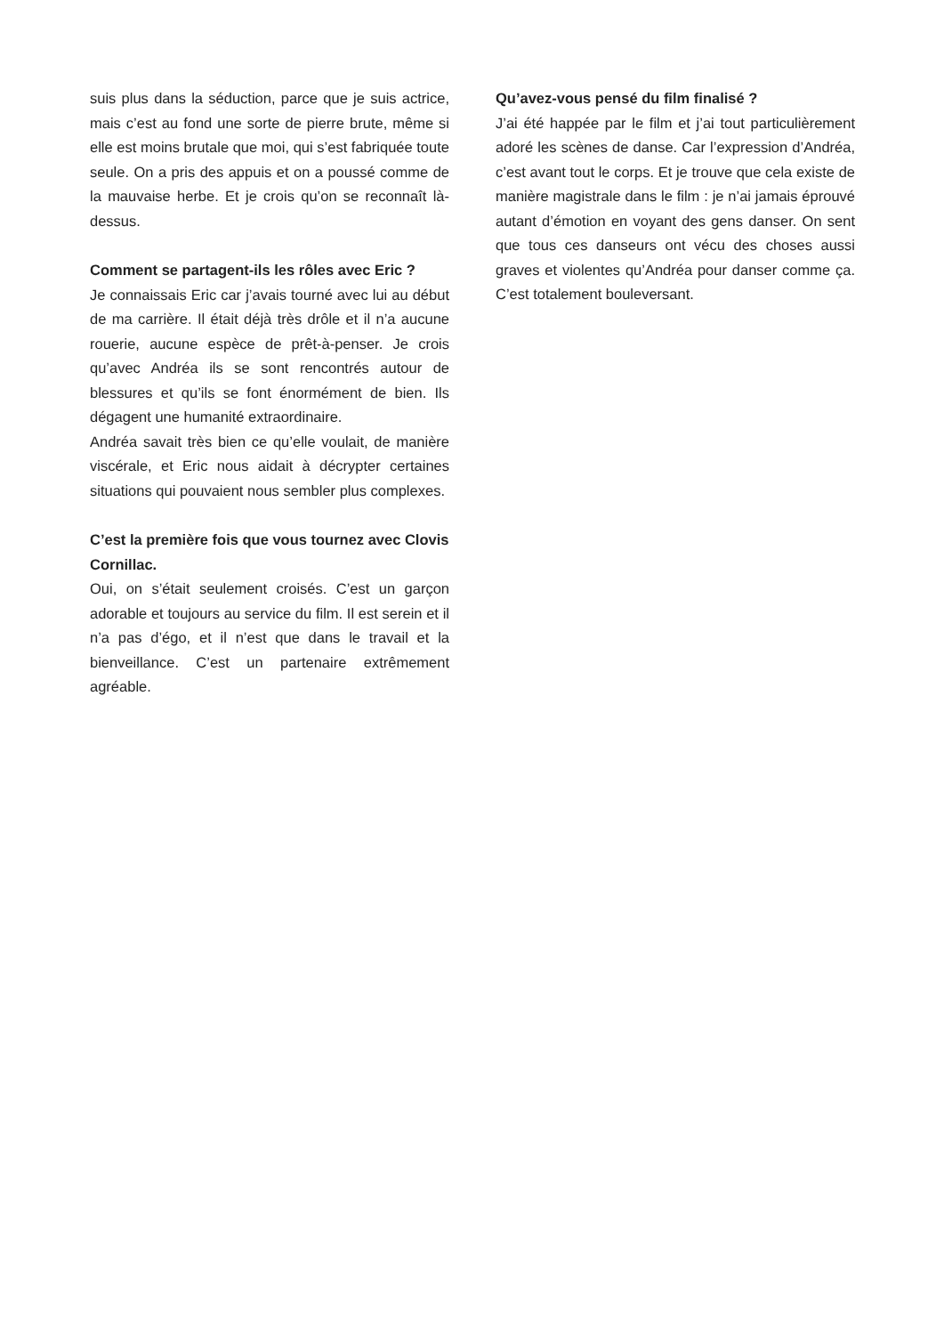suis plus dans la séduction, parce que je suis actrice, mais c’est au fond une sorte de pierre brute, même si elle est moins brutale que moi, qui s’est fabriquée toute seule. On a pris des appuis et on a poussé comme de la mauvaise herbe. Et je crois qu’on se reconnaît là-dessus.
Comment se partagent-ils les rôles avec Eric ?
Je connaissais Eric car j’avais tourné avec lui au début de ma carrière. Il était déjà très drôle et il n’a aucune rouerie, aucune espèce de prêt-à-penser. Je crois qu’avec Andréa ils se sont rencontrés autour de blessures et qu’ils se font énormément de bien. Ils dégagent une humanité extraordinaire.
Andréa savait très bien ce qu’elle voulait, de manière viscérale, et Eric nous aidait à décrypter certaines situations qui pouvaient nous sembler plus complexes.
C’est la première fois que vous tournez avec Clovis Cornillac.
Oui, on s’était seulement croisés. C’est un garçon adorable et toujours au service du film. Il est serein et il n’a pas d’égo, et il n’est que dans le travail et la bienveillance. C’est un partenaire extrêmement agréable.
Qu’avez-vous pensé du film finalisé ?
J’ai été happée par le film et j’ai tout particulièrement adoré les scènes de danse. Car l’expression d’Andréa, c’est avant tout le corps. Et je trouve que cela existe de manière magistrale dans le film : je n’ai jamais éprouvé autant d’émotion en voyant des gens danser. On sent que tous ces danseurs ont vécu des choses aussi graves et violentes qu’Andréa pour danser comme ça. C’est totalement bouleversant.